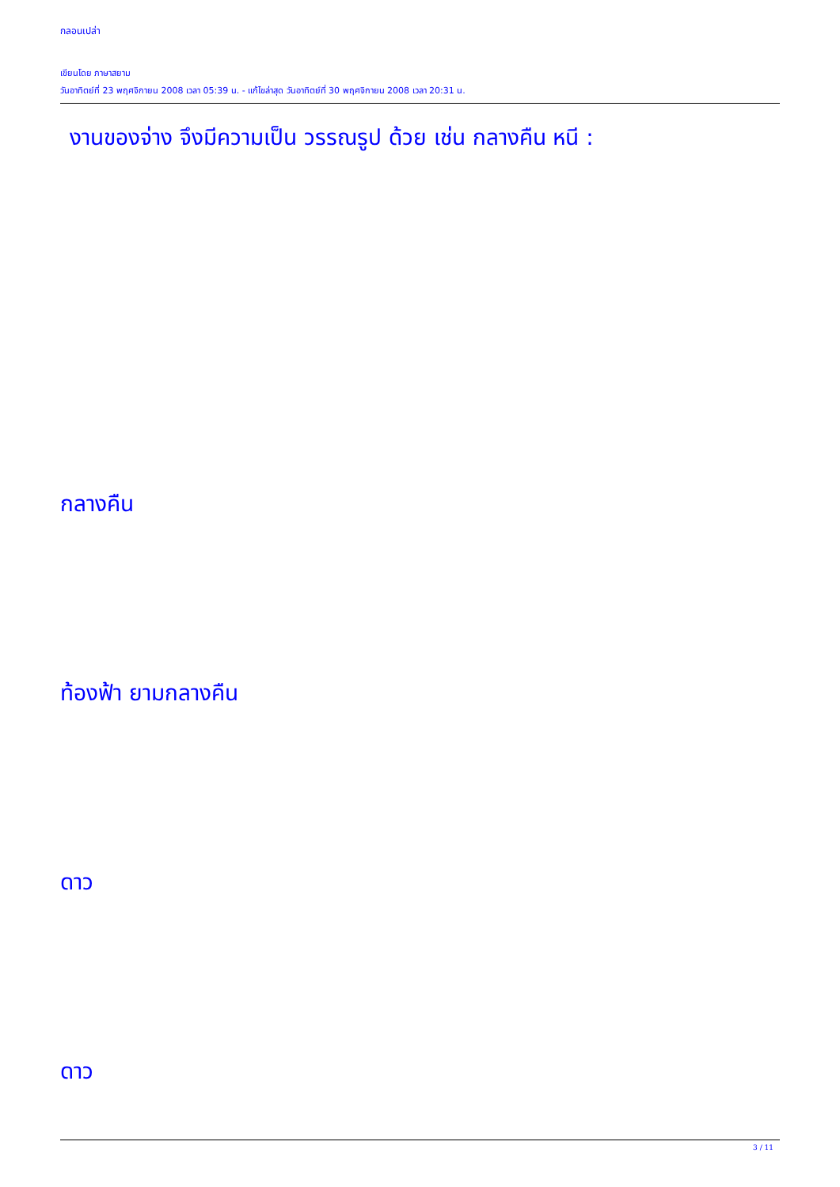กลอนเปล่า
เขียนโดย ภาษาสยาม
วันอาทิตย์ที่ 23 พฤศจิกายน 2008 เวลา 05:39 น. - แก้ไขล่าสุด วันอาทิตย์ที่ 30 พฤศจิกายน 2008 เวลา 20:31 น.
งานของจ่าง จึงมีความเป็น วรรณรูป ด้วย เช่น กลางคืน หนี :
กลางคืน
ท้องฟ้า ยามกลางคืน
ดาว
ดาว
3 / 11